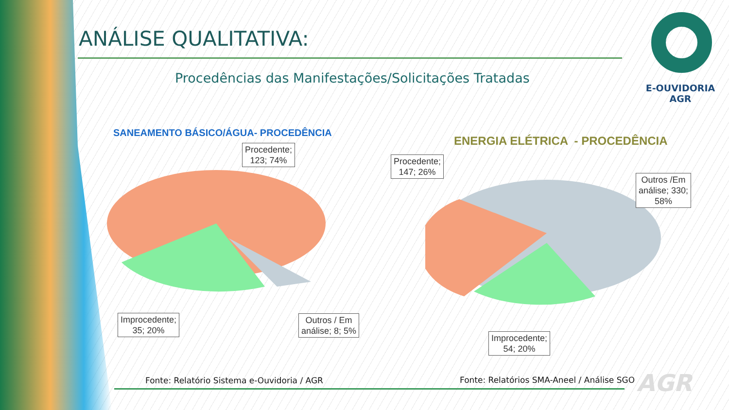ANÁLISE QUALITATIVA:
E-OUVIDORIA
AGR
Procedências das Manifestações/Solicitações Tratadas
SANEAMENTO BÁSICO/ÁGUA- PROCEDÊNCIA
Procedente;
123; 74%
Improcedente;
35; 20%
Outros / Em
análise; 8; 5%
ENERGIA ELÉTRICA - PROCEDÊNCIA
Procedente;
147; 26%
Outros /Em
análise; 330;
58%
Improcedente;
54; 20%
Fonte: Relatório Sistema e-Ouvidoria / AGR
Fonte: Relatórios SMA-Aneel / Análise SGO
AGR